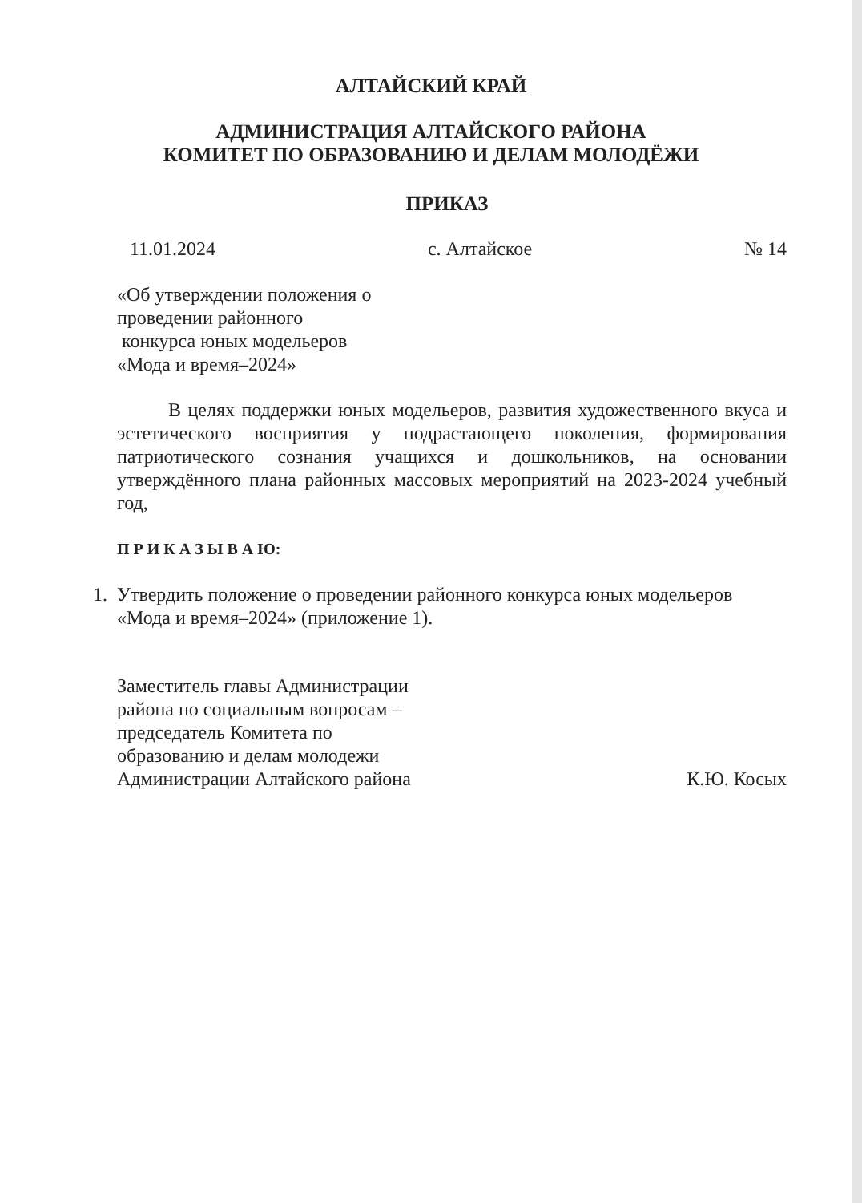АЛТАЙСКИЙ КРАЙ
АДМИНИСТРАЦИЯ АЛТАЙСКОГО РАЙОНА
КОМИТЕТ ПО ОБРАЗОВАНИЮ И ДЕЛАМ МОЛОДЁЖИ
ПРИКАЗ
11.01.2024 с. Алтайское № 14
«Об утверждении положения о
проведении районного
конкурса юных модельеров
«Мода и время–2024»
В целях поддержки юных модельеров, развития художественного вкуса и эстетического восприятия у подрастающего поколения, формирования патриотического сознания учащихся и дошкольников, на основании утверждённого плана районных массовых мероприятий на 2023-2024 учебный год,
П Р И К А З Ы В А Ю:
1. Утвердить положение о проведении районного конкурса юных модельеров
«Мода и время–2024» (приложение 1).
Заместитель главы Администрации
района по социальным вопросам –
председатель Комитета по
образованию и делам молодежи
Администрации Алтайского района К.Ю. Косых